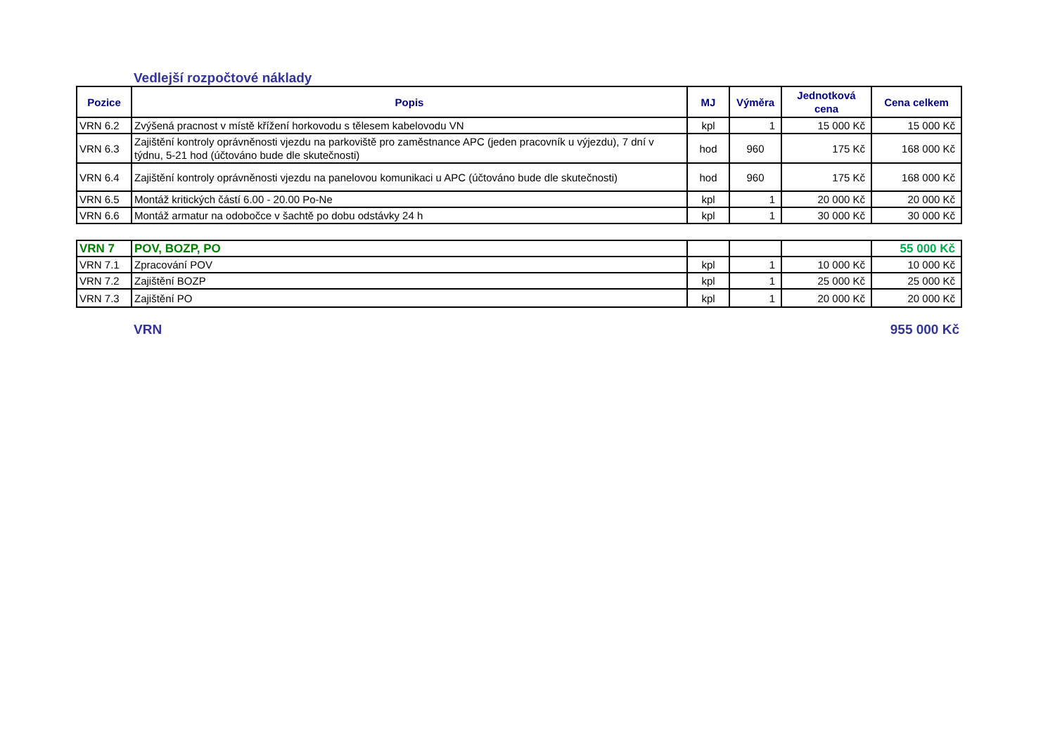Vedlejší rozpočtové náklady
| Pozice | Popis | MJ | Výměra | Jednotková cena | Cena celkem |
| --- | --- | --- | --- | --- | --- |
| VRN 6.2 | Zvýšená pracnost v místě křížení horkovodu s tělesem kabelovodu VN | kpl | 1 | 15 000 Kč | 15 000 Kč |
| VRN 6.3 | Zajištění kontroly oprávněnosti vjezdu na parkoviště pro zaměstnance APC (jeden pracovník u výjezdu), 7 dní v týdnu, 5-21 hod (účtováno bude dle skutečnosti) | hod | 960 | 175 Kč | 168 000 Kč |
| VRN 6.4 | Zajištění kontroly oprávněnosti vjezdu na panelovou komunikaci u APC (účtováno bude dle skutečnosti) | hod | 960 | 175 Kč | 168 000 Kč |
| VRN 6.5 | Montáž kritických částí 6.00 - 20.00 Po-Ne | kpl | 1 | 20 000 Kč | 20 000 Kč |
| VRN 6.6 | Montáž armatur na odobočce v šachtě po dobu odstávky 24 h | kpl | 1 | 30 000 Kč | 30 000 Kč |
| VRN 7 | POV, BOZP, PO | | | | 55 000 Kč |
| VRN 7.1 | Zpracování POV | kpl | 1 | 10 000 Kč | 10 000 Kč |
| VRN 7.2 | Zajištění BOZP | kpl | 1 | 25 000 Kč | 25 000 Kč |
| VRN 7.3 | Zajištění PO | kpl | 1 | 20 000 Kč | 20 000 Kč |
VRN 955 000 Kč